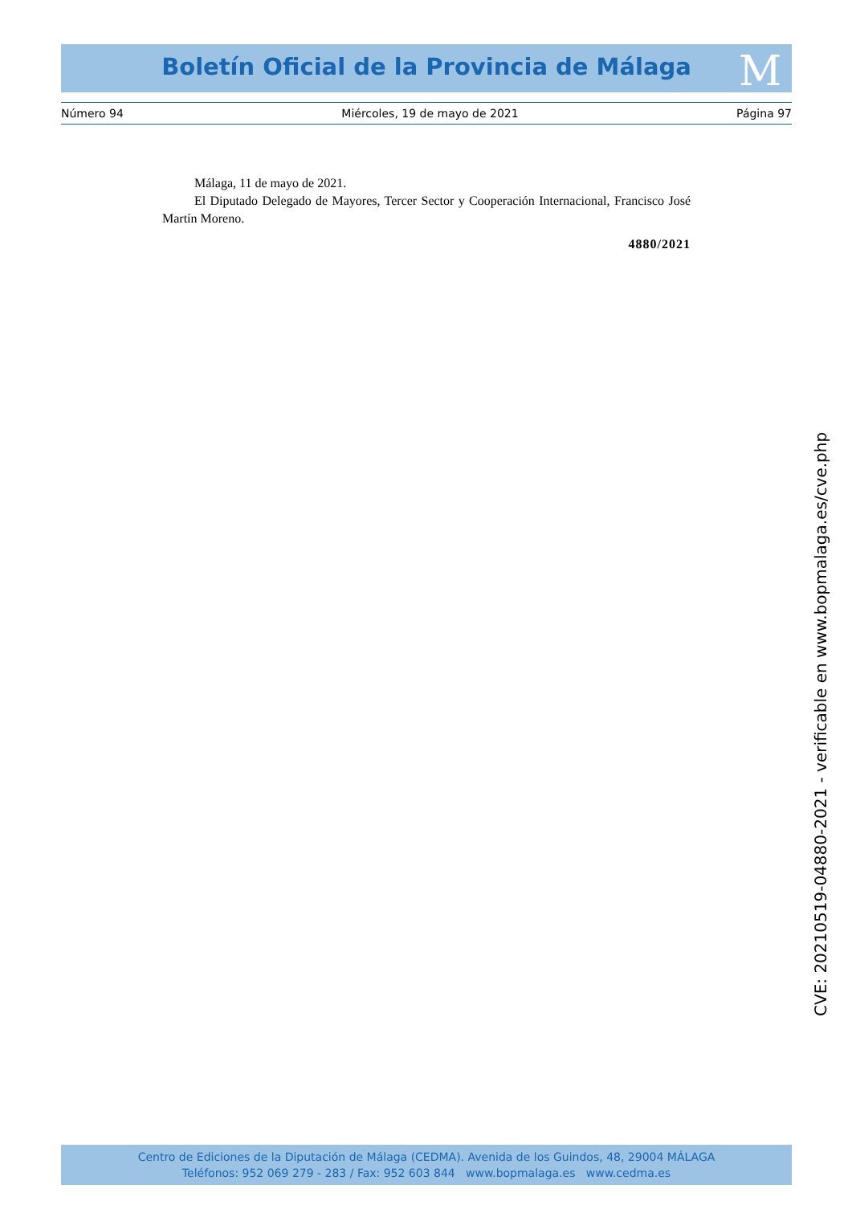Boletín Oficial de la Provincia de Málaga M
Número 94 Miércoles, 19 de mayo de 2021 Página 97
Málaga, 11 de mayo de 2021.
El Diputado Delegado de Mayores, Tercer Sector y Cooperación Internacional, Francisco José Martín Moreno.
4880/2021
CVE: 20210519-04880-2021 - verificable en www.bopmalaga.es/cve.php
Centro de Ediciones de la Diputación de Málaga (CEDMA). Avenida de los Guindos, 48, 29004 MÁLAGA
Teléfonos: 952 069 279 - 283 / Fax: 952 603 844 www.bopmalaga.es www.cedma.es